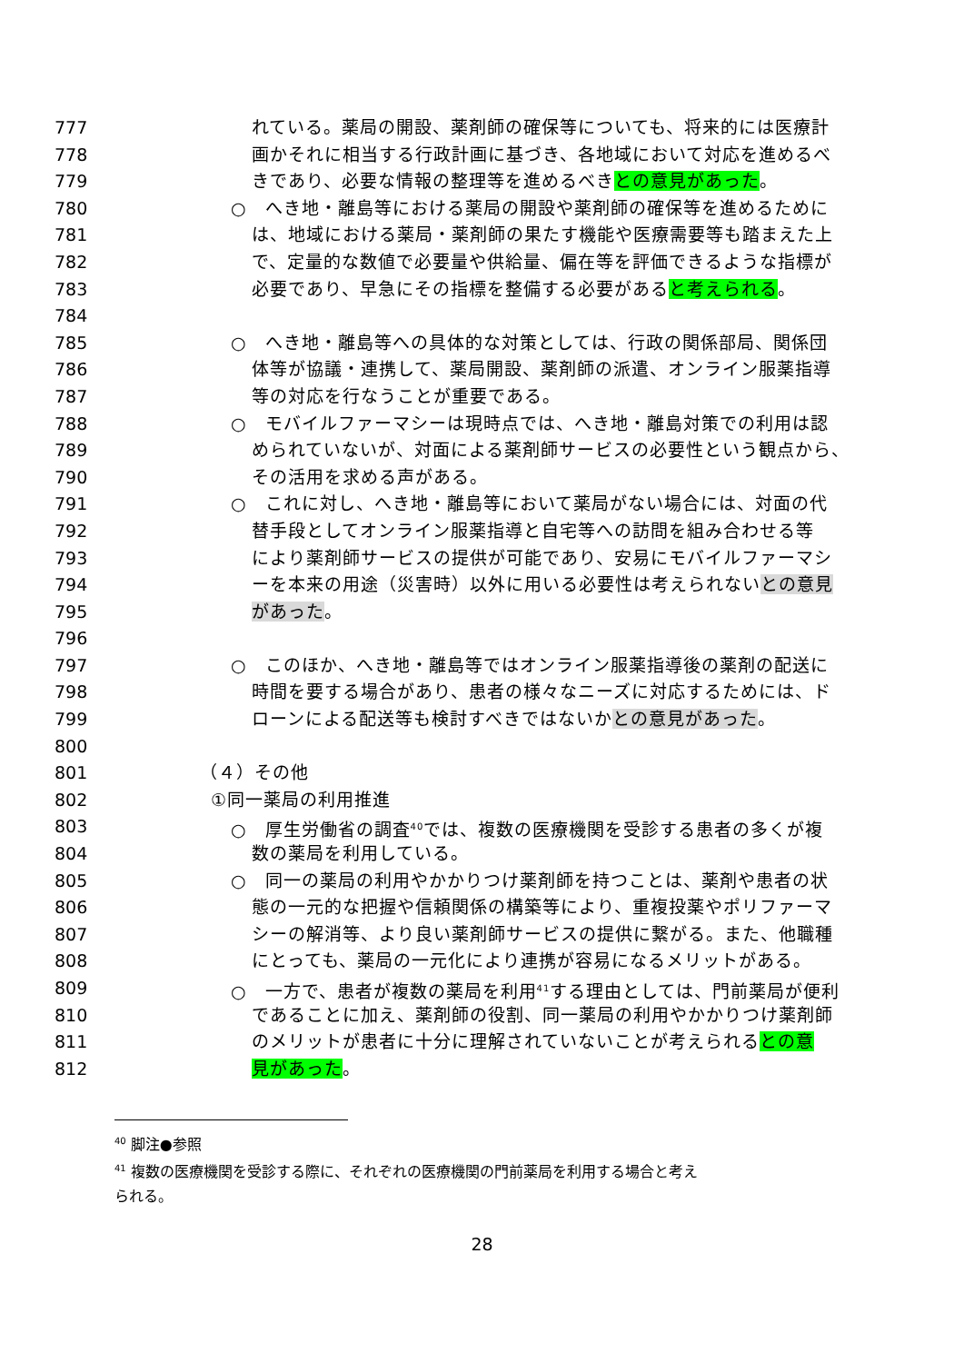777 れている。薬局の開設、薬剤師の確保等についても、将来的には医療計
778 画かそれに相当する行政計画に基づき、各地域において対応を進めるべ
779 きであり、必要な情報の整理等を進めるべきとの意見があった。
780 ○　へき地・離島等における薬局の開設や薬剤師の確保等を進めるために
781 は、地域における薬局・薬剤師の果たす機能や医療需要等も踏まえた上
782 で、定量的な数値で必要量や供給量、偏在等を評価できるような指標が
783 必要であり、早急にその指標を整備する必要があると考えられる。
784
785 ○　へき地・離島等への具体的な対策としては、行政の関係部局、関係団
786 体等が協議・連携して、薬局開設、薬剤師の派遣、オンライン服薬指導
787 等の対応を行なうことが重要である。
788 ○　モバイルファーマシーは現時点では、へき地・離島対策での利用は認
789 められていないが、対面による薬剤師サービスの必要性という観点から、
790 その活用を求める声がある。
791 ○　これに対し、へき地・離島等において薬局がない場合には、対面の代
792 替手段としてオンライン服薬指導と自宅等への訪問を組み合わせる等
793 により薬剤師サービスの提供が可能であり、安易にモバイルファーマシ
794 ーを本来の用途（災害時）以外に用いる必要性は考えられないとの意見
795 があった。
796
797 ○　このほか、へき地・離島等ではオンライン服薬指導後の薬剤の配送に
798 時間を要する場合があり、患者の様々なニーズに対応するためには、ド
799 ローンによる配送等も検討すべきではないかとの意見があった。
800
801 （４）その他
802 ①同一薬局の利用推進
803 ○　厚生労働省の調査<sup>40</sup>では、複数の医療機関を受診する患者の多くが複
804 数の薬局を利用している。
805 ○　同一の薬局の利用やかかりつけ薬剤師を持つことは、薬剤や患者の状
806 態の一元的な把握や信頼関係の構築等により、重複投薬やポリファーマ
807 シーの解消等、より良い薬剤師サービスの提供に繋がる。また、他職種
808 にとっても、薬局の一元化により連携が容易になるメリットがある。
809 ○　一方で、患者が複数の薬局を利用<sup>41</sup>する理由としては、門前薬局が便利
810 であることに加え、薬剤師の役割、同一薬局の利用やかかりつけ薬剤師
811 のメリットが患者に十分に理解されていないことが考えられるとの意
812 見があった。
<sup>40</sup> 脚注●参照
<sup>41</sup> 複数の医療機関を受診する際に、それぞれの医療機関の門前薬局を利用する場合と考え
られる。
28